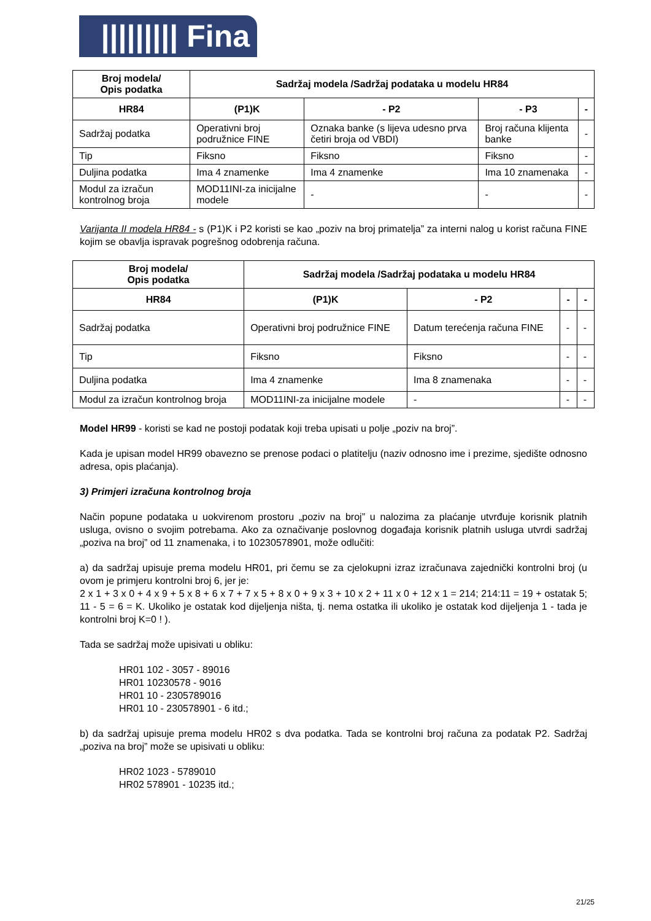||||||||| Fina
| Broj modela/ Opis podatka | Sadržaj modela /Sadržaj podataka u modelu HR84 | | | |
| --- | --- | --- | --- | --- |
| HR84 | (P1)K | - P2 | - P3 | - |
| Sadržaj podatka | Operativni broj podružnice FINE | Oznaka banke (s lijeva udesno prva četiri broja od VBDI) | Broj računa klijenta banke | - |
| Tip | Fiksno | Fiksno | Fiksno | - |
| Duljina podatka | Ima 4 znamenke | Ima 4 znamenke | Ima 10 znamenaka | - |
| Modul za izračun kontrolnog broja | MOD11INI-za inicijalne modele | - | - | - |
Varijanta II modela HR84 - s (P1)K i P2 koristi se kao „poziv na broj primatelja” za interni nalog u korist računa FINE kojim se obavlja ispravak pogrešnog odobrenja računa.
| Broj modela/ Opis podatka | Sadržaj modela /Sadržaj podataka u modelu HR84 | | | |
| --- | --- | --- | --- | --- |
| HR84 | (P1)K | - P2 | - | - |
| Sadržaj podatka | Operativni broj podružnice FINE | Datum terećenja računa FINE | - | - |
| Tip | Fiksno | Fiksno | - | - |
| Duljina podatka | Ima 4 znamenke | Ima 8 znamenaka | - | - |
| Modul za izračun kontrolnog broja | MOD11INI-za inicijalne modele | - | - | - |
Model HR99 - koristi se kad ne postoji podatak koji treba upisati u polje „poziv na broj”.
Kada je upisan model HR99 obavezno se prenose podaci o platitelju (naziv odnosno ime i prezime, sjedište odnosno adresa, opis plaćanja).
3) Primjeri izračuna kontrolnog broja
Način popune podataka u uokvirenom prostoru „poziv na broj” u nalozima za plaćanje utvrđuje korisnik platnih usluga, ovisno o svojim potrebama. Ako za označivanje poslovnog događaja korisnik platnih usluga utvrdi sadržaj „poziva na broj” od 11 znamenaka, i to 10230578901, može odlučiti:
a) da sadržaj upisuje prema modelu HR01, pri čemu se za cjelokupni izraz izračunava zajednički kontrolni broj (u ovom je primjeru kontrolni broj 6, jer je:
2 x 1 + 3 x 0 + 4 x 9 + 5 x 8 + 6 x 7 + 7 x 5 + 8 x 0 + 9 x 3 + 10 x 2 + 11 x 0 + 12 x 1 = 214; 214:11 = 19 + ostatak 5; 11 - 5 = 6 = K. Ukoliko je ostatak kod dijeljenja ništa, tj. nema ostatka ili ukoliko je ostatak kod dijeljenja 1 - tada je kontrolni broj K=0 ! ).
Tada se sadržaj može upisivati u obliku:
HR01 102 - 3057 - 89016
HR01 10230578 - 9016
HR01 10 - 2305789016
HR01 10 - 230578901 - 6 itd.;
b) da sadržaj upisuje prema modelu HR02 s dva podatka. Tada se kontrolni broj računa za podatak P2. Sadržaj „poziva na broj” može se upisivati u obliku:
HR02 1023 - 5789010
HR02 578901 - 10235 itd.;
21/25